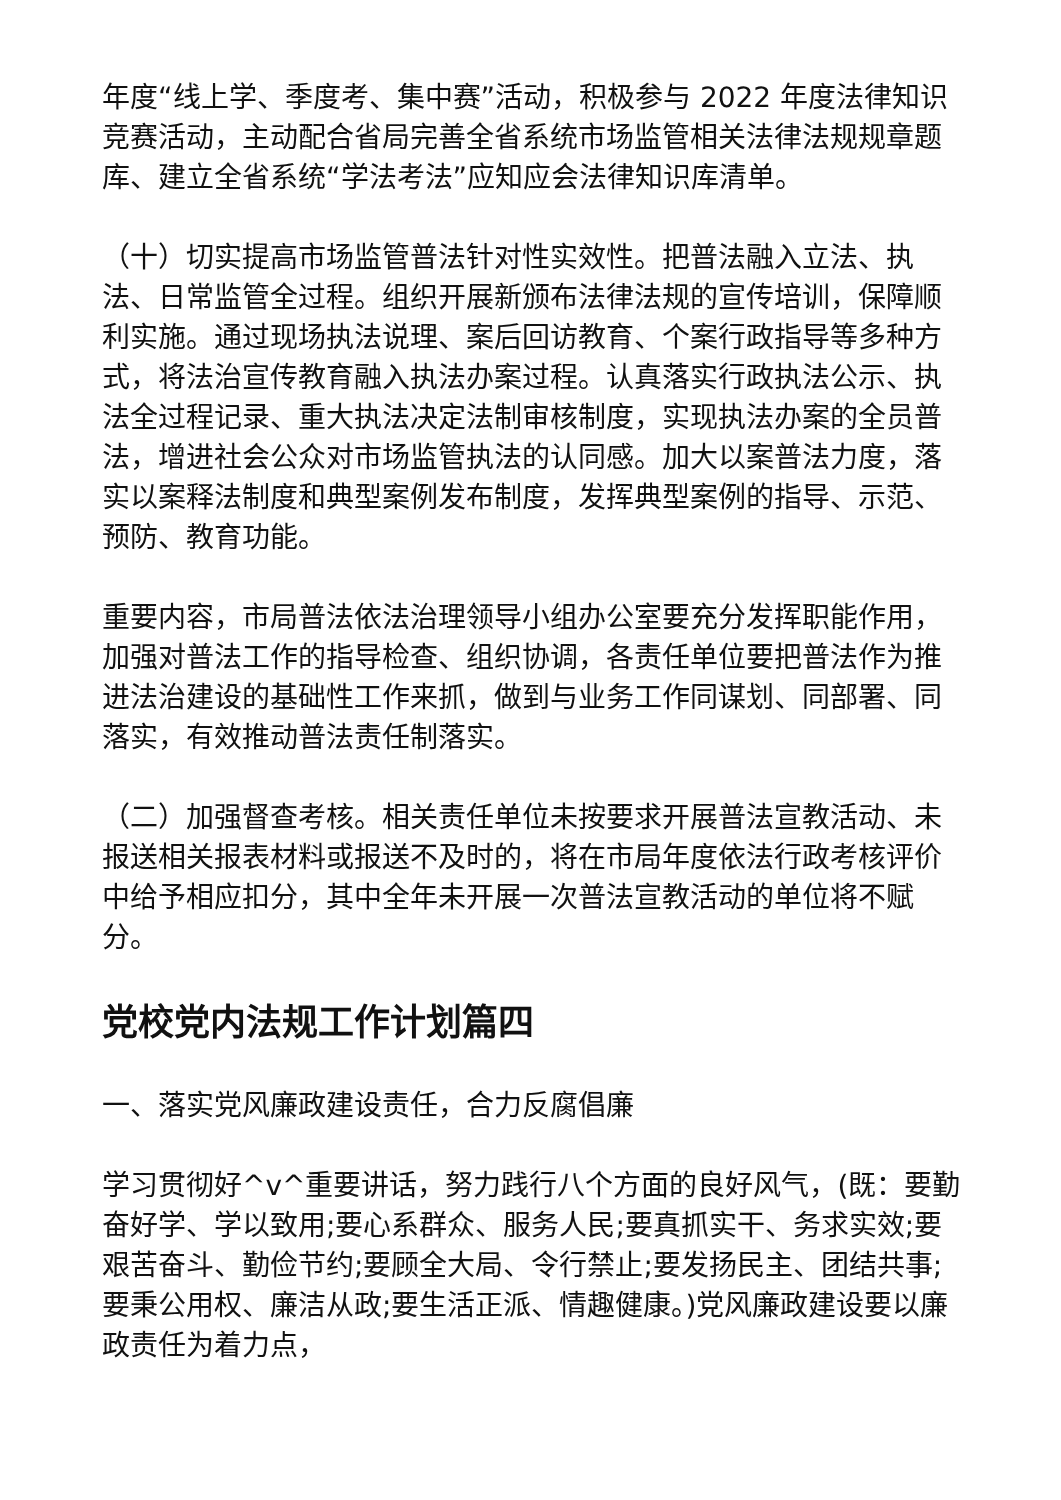年度“线上学、季度考、集中赛”活动，积极参与 2022 年度法律知识竞赛活动，主动配合省局完善全省系统市场监管相关法律法规规章题库、建立全省系统“学法考法”应知应会法律知识库清单。
（十）切实提高市场监管普法针对性实效性。把普法融入立法、执法、日常监管全过程。组织开展新颁布法律法规的宣传培训，保障顺利实施。通过现场执法说理、案后回访教育、个案行政指导等多种方式，将法治宣传教育融入执法办案过程。认真落实行政执法公示、执法全过程记录、重大执法决定法制审核制度，实现执法办案的全员普法，增进社会公众对市场监管执法的认同感。加大以案普法力度，落实以案释法制度和典型案例发布制度，发挥典型案例的指导、示范、预防、教育功能。
重要内容，市局普法依法治理领导小组办公室要充分发挥职能作用，加强对普法工作的指导检查、组织协调，各责任单位要把普法作为推进法治建设的基础性工作来抓，做到与业务工作同谋划、同部署、同落实，有效推动普法责任制落实。
（二）加强督查考核。相关责任单位未按要求开展普法宣教活动、未报送相关报表材料或报送不及时的，将在市局年度依法行政考核评价中给予相应扣分，其中全年未开展一次普法宣教活动的单位将不赋分。
党校党内法规工作计划篇四
一、落实党风廉政建设责任，合力反腐倡廉
学习贯彻好^v^重要讲话，努力践行八个方面的良好风气，(既：要勤奋好学、学以致用;要心系群众、服务人民;要真抓实干、务求实效;要艰苦奋斗、勤俭节约;要顾全大局、令行禁止;要发扬民主、团结共事;要秉公用权、廉洁从政;要生活正派、情趣健康。)党风廉政建设要以廉政责任为着力点，